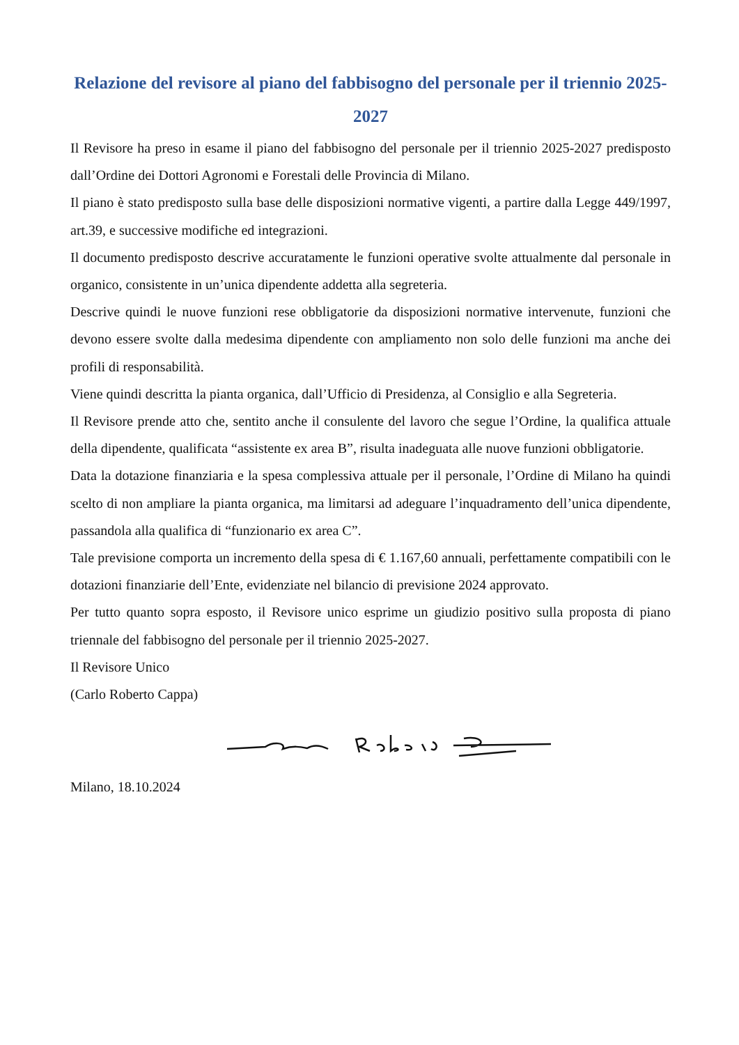Relazione del revisore al piano del fabbisogno del personale per il triennio 2025-2027
Il Revisore ha preso in esame il piano del fabbisogno del personale per il triennio 2025-2027 predisposto dall’Ordine dei Dottori Agronomi e Forestali delle Provincia di Milano.
Il piano è stato predisposto sulla base delle disposizioni normative vigenti, a partire dalla Legge 449/1997, art.39, e successive modifiche ed integrazioni.
Il documento predisposto descrive accuratamente le funzioni operative svolte attualmente dal personale in organico, consistente in un’unica dipendente addetta alla segreteria.
Descrive quindi le nuove funzioni rese obbligatorie da disposizioni normative intervenute, funzioni che devono essere svolte dalla medesima dipendente con ampliamento non solo delle funzioni ma anche dei profili di responsabilità.
Viene quindi descritta la pianta organica, dall’Ufficio di Presidenza, al Consiglio e alla Segreteria.
Il Revisore prende atto che, sentito anche il consulente del lavoro che segue l’Ordine, la qualifica attuale della dipendente, qualificata “assistente ex area B”, risulta inadeguata alle nuove funzioni obbligatorie.
Data la dotazione finanziaria e la spesa complessiva attuale per il personale, l’Ordine di Milano ha quindi scelto di non ampliare la pianta organica, ma limitarsi ad adeguare l’inquadramento dell’unica dipendente, passandola alla qualifica di “funzionario ex area C”.
Tale previsione comporta un incremento della spesa di € 1.167,60 annuali, perfettamente compatibili con le dotazioni finanziarie dell’Ente, evidenziate nel bilancio di previsione 2024 approvato.
Per tutto quanto sopra esposto, il Revisore unico esprime un giudizio positivo sulla proposta di piano triennale del fabbisogno del personale per il triennio 2025-2027.
Il Revisore Unico
(Carlo Roberto Cappa)
Milano, 18.10.2024